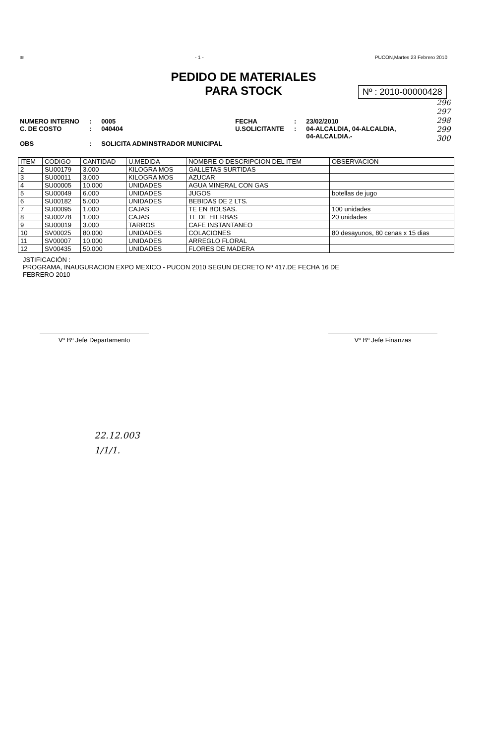≋ - 1 - PUCON,Martes 23 Febrero 2010
PEDIDO DE MATERIALES
PARA STOCK
Nº : 2010-00000428
296
297
298
299
300
NUMERO INTERNO
C. DE COSTO
OBS
:
:
:
0005
040404
SOLICITA ADMINSTRADOR MUNICIPAL
FECHA
U.SOLICITANTE
:
:
23/02/2010
04-ALCALDIA, 04-ALCALDIA, 04-ALCALDIA.-
| ITEM | CODIGO | CANTIDAD | U.MEDIDA | NOMBRE O DESCRIPCION DEL ITEM | OBSERVACION |
| --- | --- | --- | --- | --- | --- |
| 2 | SU00179 | 3.000 | KILOGRA MOS | GALLETAS SURTIDAS | |
| 3 | SU00011 | 3.000 | KILOGRA MOS | AZUCAR | |
| 4 | SU00005 | 10.000 | UNIDADES | AGUA MINERAL CON GAS | |
| 5 | SU00049 | 6.000 | UNIDADES | JUGOS | botellas de jugo |
| 6 | SU00182 | 5.000 | UNIDADES | BEBIDAS DE 2 LTS. | |
| 7 | SU00095 | 1.000 | CAJAS | TE EN BOLSAS. | 100 unidades |
| 8 | SU00278 | 1.000 | CAJAS | TE DE HIERBAS | 20 unidades |
| 9 | SU00019 | 3.000 | TARROS | CAFE INSTANTANEO | |
| 10 | SV00025 | 80.000 | UNIDADES | COLACIONES | 80 desayunos, 80 cenas x 15 dias |
| 11 | SV00007 | 10.000 | UNIDADES | ARREGLO FLORAL | |
| 12 | SV00435 | 50.000 | UNIDADES | FLORES DE MADERA | |
JSTIFICACIÓN :
PROGRAMA, INAUGURACION EXPO MEXICO - PUCON 2010 SEGUN DECRETO Nº 417.DE FECHA 16 DE FEBRERO 2010
Vº Bº Jefe Departamento Vº Bº Jefe Finanzas
22.12.003
1/1/1.